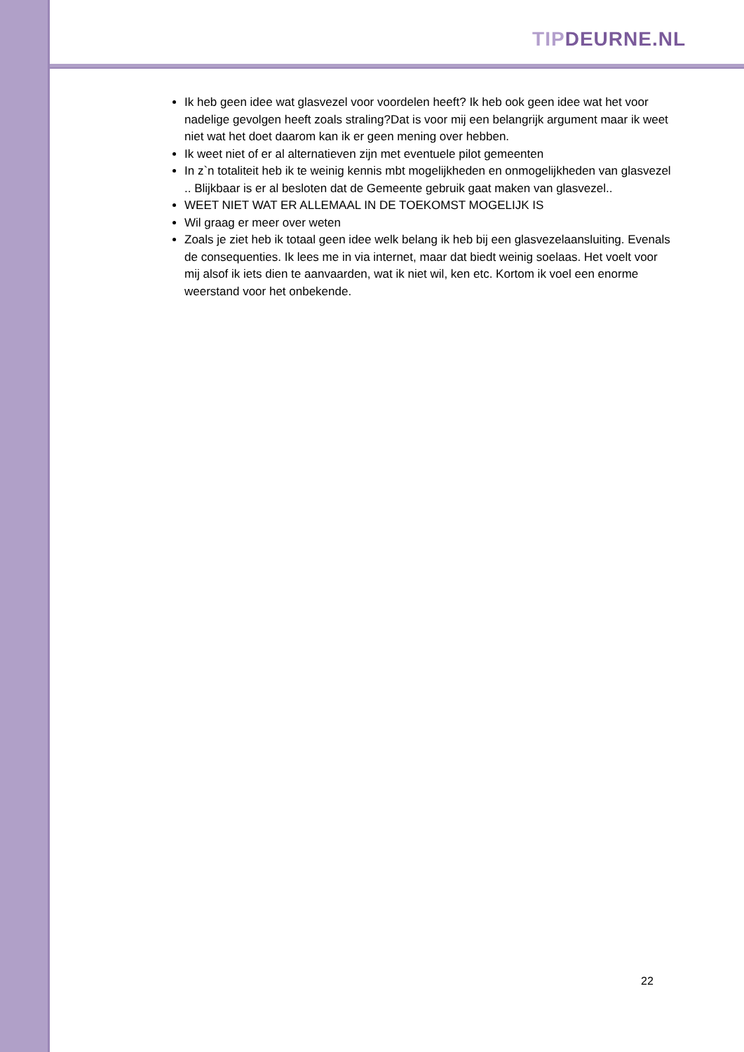TIP DEURNE.NL
Ik heb geen idee wat glasvezel voor voordelen heeft? Ik heb ook geen idee wat het voor nadelige gevolgen heeft zoals straling?Dat is voor mij een belangrijk argument maar ik weet niet wat het doet daarom kan ik er geen mening over hebben.
Ik weet niet of er al alternatieven zijn met eventuele pilot gemeenten
In z`n totaliteit heb ik te weinig kennis mbt mogelijkheden en onmogelijkheden van glasvezel .. Blijkbaar is er al besloten dat de Gemeente gebruik gaat maken van glasvezel..
WEET NIET WAT ER ALLEMAAL IN DE TOEKOMST MOGELIJK IS
Wil graag er meer over weten
Zoals je ziet heb ik totaal geen idee welk belang ik heb bij een glasvezelaansluiting. Evenals de consequenties. Ik lees me in via internet, maar dat biedt weinig soelaas. Het voelt voor mij alsof ik iets dien te aanvaarden, wat ik niet wil, ken etc. Kortom ik voel een enorme weerstand voor het onbekende.
22